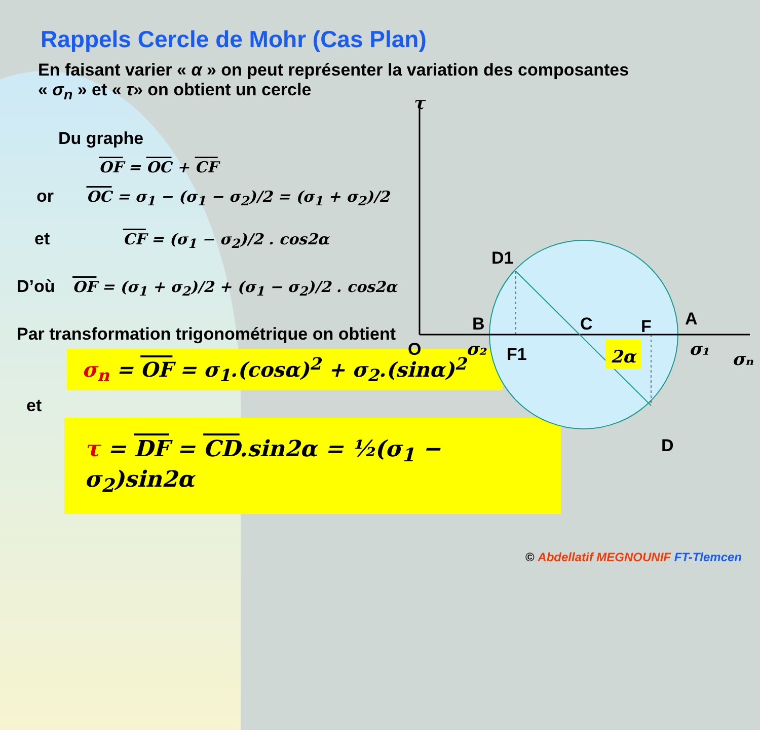Rappels Cercle de Mohr (Cas Plan)
En faisant varier « α » on peut représenter la variation des composantes
« σ<sub>n</sub> » et « τ» on obtient un cercle
Du graphe
OF = OC + CF
or OC = σ<sub>1</sub> − (σ<sub>1</sub> − σ<sub>2</sub>)/2 = (σ<sub>1</sub> + σ<sub>2</sub>)/2
et CF = (σ<sub>1</sub> − σ<sub>2</sub>)/2 . cos2α
D’où OF = (σ<sub>1</sub> + σ<sub>2</sub>)/2 + (σ<sub>1</sub> − σ<sub>2</sub>)/2 . cos2α
Par transformation trigonométrique on obtient
σ<sub>n</sub> = OF = σ<sub>1</sub>.(cosα)<sup>2</sup> + σ<sub>2</sub>.(sinα)<sup>2</sup>
et
τ = DF = CD.sin2α = ½(σ<sub>1</sub> − σ<sub>2</sub>)sin2α
τ
D1
B
C
F
A
O
F1
D
σ₂
2α
σ₁
σₙ
© Abdellatif MEGNOUNIF FT-Tlemcen